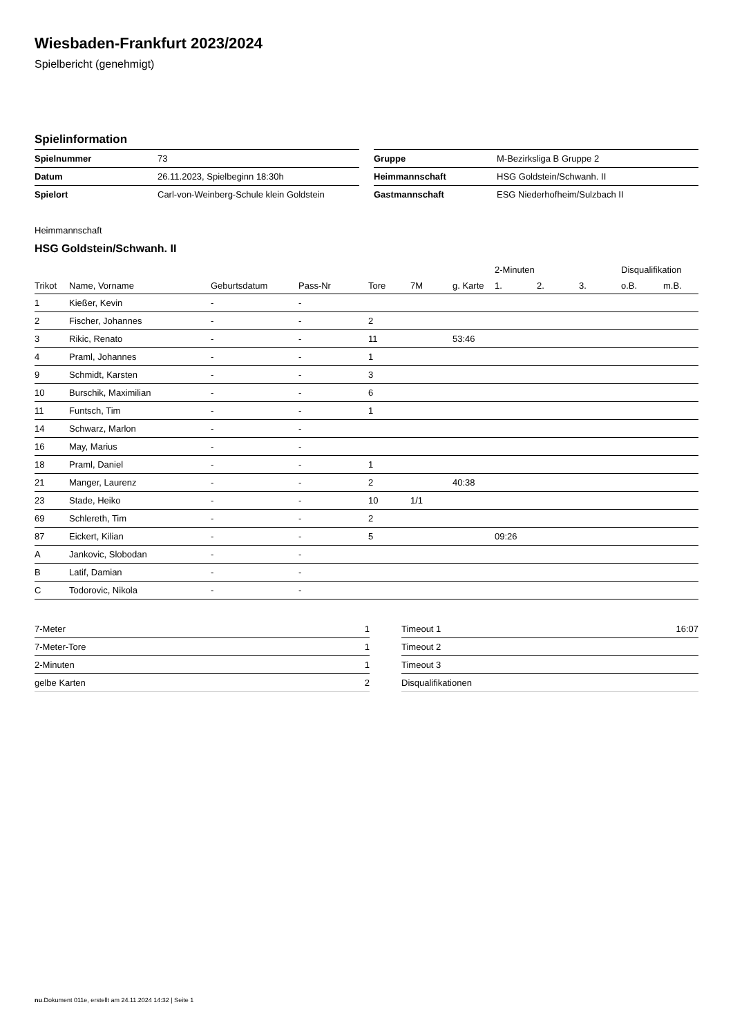Wiesbaden-Frankfurt 2023/2024
Spielbericht (genehmigt)
Spielinformation
| Spielnummer | 73 |
| Datum | 26.11.2023, Spielbeginn 18:30h |
| Spielort | Carl-von-Weinberg-Schule klein Goldstein |
| Gruppe | M-Bezirksliga B Gruppe 2 |
| Heimmannschaft | HSG Goldstein/Schwanh. II |
| Gastmannschaft | ESG Niederhofheim/Sulzbach II |
Heimmannschaft
HSG Goldstein/Schwanh. II
| | | | | | | | 2-Minuten | | | Disqualifikation | |
| --- | --- | --- | --- | --- | --- | --- | --- | --- | --- | --- | --- |
| Trikot | Name, Vorname | Geburtsdatum | Pass-Nr | Tore | 7M | g. Karte | 1. | 2. | 3. | o.B. | m.B. |
| 1 | Kießer, Kevin | - | - | | | | | | | | |
| 2 | Fischer, Johannes | - | - | 2 | | | | | | | |
| 3 | Rikic, Renato | - | - | 11 | | 53:46 | | | | | |
| 4 | Praml, Johannes | - | - | 1 | | | | | | | |
| 9 | Schmidt, Karsten | - | - | 3 | | | | | | | |
| 10 | Burschik, Maximilian | - | - | 6 | | | | | | | |
| 11 | Funtsch, Tim | - | - | 1 | | | | | | | |
| 14 | Schwarz, Marlon | - | - | | | | | | | | |
| 16 | May, Marius | - | - | | | | | | | | |
| 18 | Praml, Daniel | - | - | 1 | | | | | | | |
| 21 | Manger, Laurenz | - | - | 2 | | 40:38 | | | | | |
| 23 | Stade, Heiko | - | - | 10 | 1/1 | | | | | | |
| 69 | Schlereth, Tim | - | - | 2 | | | | | | | |
| 87 | Eickert, Kilian | - | - | 5 | | | 09:26 | | | | |
| A | Jankovic, Slobodan | - | - | | | | | | | | |
| B | Latif, Damian | - | - | | | | | | | | |
| C | Todorovic, Nikola | - | - | | | | | | | | |
| 7-Meter | 1 |
| 7-Meter-Tore | 1 |
| 2-Minuten | 1 |
| gelbe Karten | 2 |
| Timeout 1 | 16:07 |
| Timeout 2 | |
| Timeout 3 | |
| Disqualifikationen | |
nu.Dokument 011e, erstellt am 24.11.2024 14:32 | Seite 1